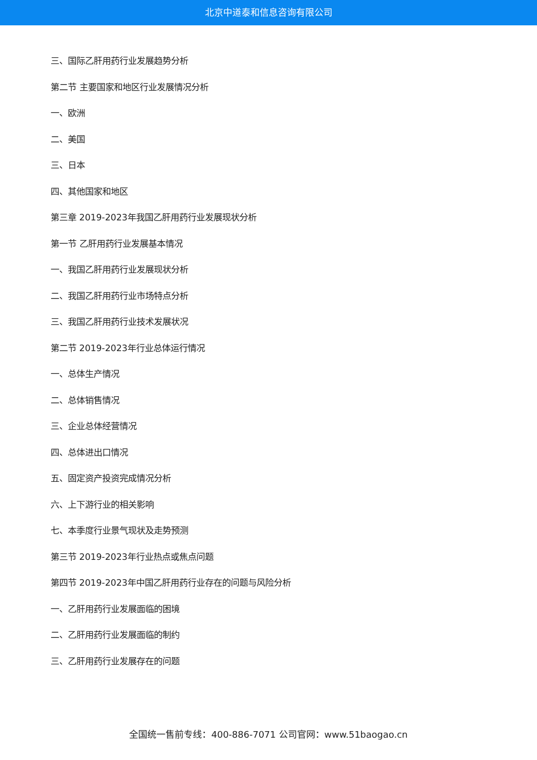北京中道泰和信息咨询有限公司
三、国际乙肝用药行业发展趋势分析
第二节 主要国家和地区行业发展情况分析
一、欧洲
二、美国
三、日本
四、其他国家和地区
第三章 2019-2023年我国乙肝用药行业发展现状分析
第一节 乙肝用药行业发展基本情况
一、我国乙肝用药行业发展现状分析
二、我国乙肝用药行业市场特点分析
三、我国乙肝用药行业技术发展状况
第二节 2019-2023年行业总体运行情况
一、总体生产情况
二、总体销售情况
三、企业总体经营情况
四、总体进出口情况
五、固定资产投资完成情况分析
六、上下游行业的相关影响
七、本季度行业景气现状及走势预测
第三节 2019-2023年行业热点或焦点问题
第四节 2019-2023年中国乙肝用药行业存在的问题与风险分析
一、乙肝用药行业发展面临的困境
二、乙肝用药行业发展面临的制约
三、乙肝用药行业发展存在的问题
全国统一售前专线：400-886-7071 公司官网：www.51baogao.cn